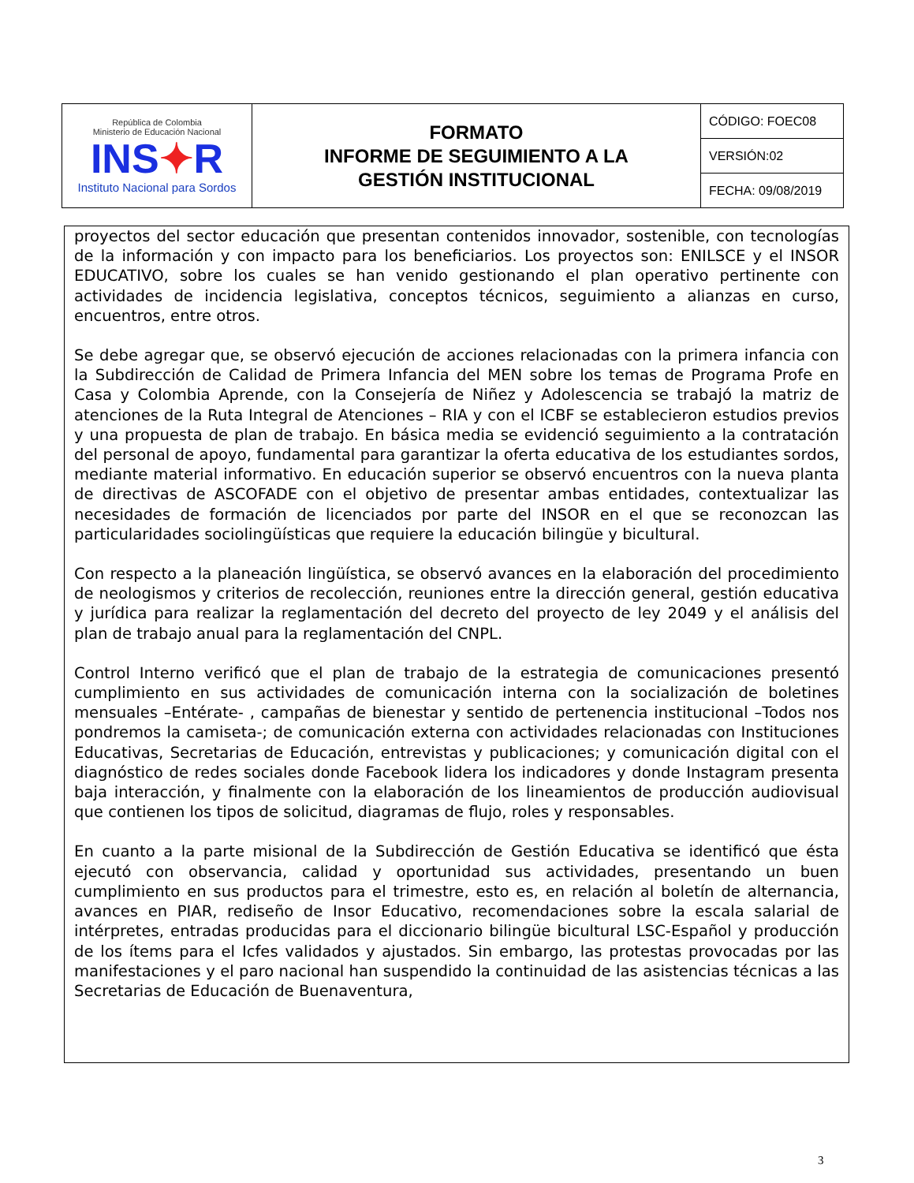| República de Colombia Ministerio de Educación Nacional INS ✦ R Instituto Nacional para Sordos | FORMATO INFORME DE SEGUIMIENTO A LA GESTIÓN INSTITUCIONAL | CÓDIGO: FOEC08 |
| | | VERSIÓN:02 |
| | | FECHA: 09/08/2019 |
proyectos del sector educación que presentan contenidos innovador, sostenible, con tecnologías de la información y con impacto para los beneficiarios. Los proyectos son: ENILSCE y el INSOR EDUCATIVO, sobre los cuales se han venido gestionando el plan operativo pertinente con actividades de incidencia legislativa, conceptos técnicos, seguimiento a alianzas en curso, encuentros, entre otros.
Se debe agregar que, se observó ejecución de acciones relacionadas con la primera infancia con la Subdirección de Calidad de Primera Infancia del MEN sobre los temas de Programa Profe en Casa y Colombia Aprende, con la Consejería de Niñez y Adolescencia se trabajó la matriz de atenciones de la Ruta Integral de Atenciones – RIA y con el ICBF se establecieron estudios previos y una propuesta de plan de trabajo. En básica media se evidenció seguimiento a la contratación del personal de apoyo, fundamental para garantizar la oferta educativa de los estudiantes sordos, mediante material informativo. En educación superior se observó encuentros con la nueva planta de directivas de ASCOFADE con el objetivo de presentar ambas entidades, contextualizar las necesidades de formación de licenciados por parte del INSOR en el que se reconozcan las particularidades sociolingüísticas que requiere la educación bilingüe y bicultural.
Con respecto a la planeación lingüística, se observó avances en la elaboración del procedimiento de neologismos y criterios de recolección, reuniones entre la dirección general, gestión educativa y jurídica para realizar la reglamentación del decreto del proyecto de ley 2049 y el análisis del plan de trabajo anual para la reglamentación del CNPL.
Control Interno verificó que el plan de trabajo de la estrategia de comunicaciones presentó cumplimiento en sus actividades de comunicación interna con la socialización de boletines mensuales –Entérate- , campañas de bienestar y sentido de pertenencia institucional –Todos nos pondremos la camiseta-; de comunicación externa con actividades relacionadas con Instituciones Educativas, Secretarias de Educación, entrevistas y publicaciones; y comunicación digital con el diagnóstico de redes sociales donde Facebook lidera los indicadores y donde Instagram presenta baja interacción, y finalmente con la elaboración de los lineamientos de producción audiovisual que contienen los tipos de solicitud, diagramas de flujo, roles y responsables.
En cuanto a la parte misional de la Subdirección de Gestión Educativa se identificó que ésta ejecutó con observancia, calidad y oportunidad sus actividades, presentando un buen cumplimiento en sus productos para el trimestre, esto es, en relación al boletín de alternancia, avances en PIAR, rediseño de Insor Educativo, recomendaciones sobre la escala salarial de intérpretes, entradas producidas para el diccionario bilingüe bicultural LSC-Español y producción de los ítems para el Icfes validados y ajustados. Sin embargo, las protestas provocadas por las manifestaciones y el paro nacional han suspendido la continuidad de las asistencias técnicas a las Secretarias de Educación de Buenaventura,
3